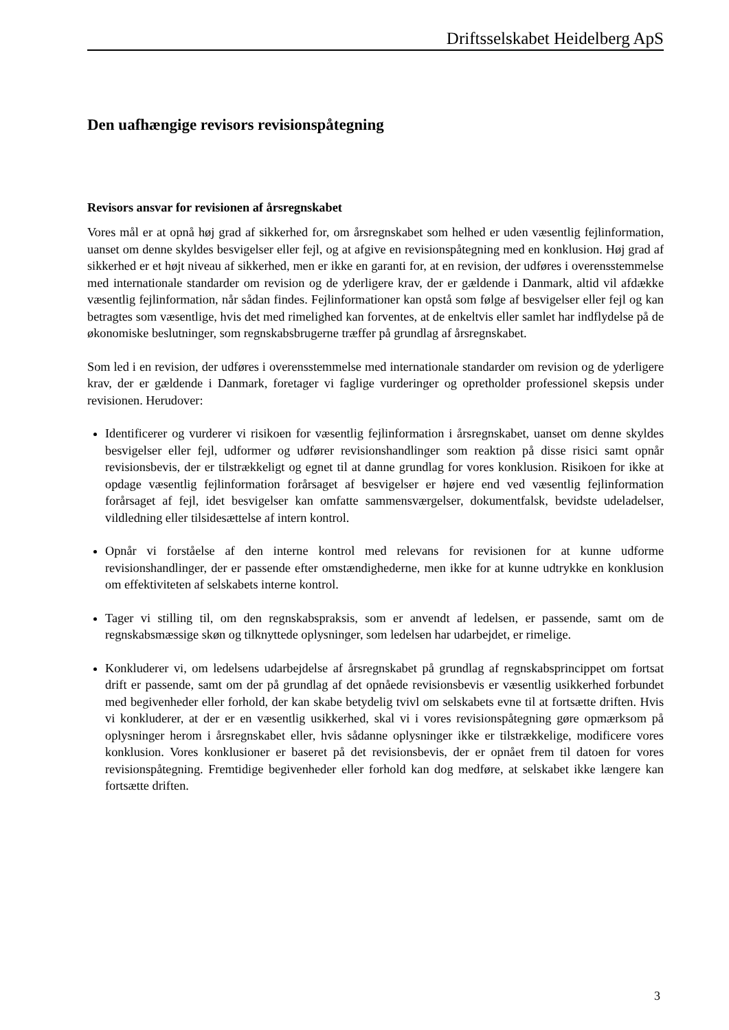Driftsselskabet Heidelberg ApS
Den uafhængige revisors revisionspåtegning
Revisors ansvar for revisionen af årsregnskabet
Vores mål er at opnå høj grad af sikkerhed for, om årsregnskabet som helhed er uden væsentlig fejlinformation, uanset om denne skyldes besvigelser eller fejl, og at afgive en revisionspåtegning med en konklusion. Høj grad af sikkerhed er et højt niveau af sikkerhed, men er ikke en garanti for, at en revision, der udføres i overensstemmelse med internationale standarder om revision og de yderligere krav, der er gældende i Danmark, altid vil afdække væsentlig fejlinformation, når sådan findes. Fejlinformationer kan opstå som følge af besvigelser eller fejl og kan betragtes som væsentlige, hvis det med rimelighed kan forventes, at de enkeltvis eller samlet har indflydelse på de økonomiske beslutninger, som regnskabsbrugerne træffer på grundlag af årsregnskabet.
Som led i en revision, der udføres i overensstemmelse med internationale standarder om revision og de yderligere krav, der er gældende i Danmark, foretager vi faglige vurderinger og opretholder professionel skepsis under revisionen. Herudover:
Identificerer og vurderer vi risikoen for væsentlig fejlinformation i årsregnskabet, uanset om denne skyldes besvigelser eller fejl, udformer og udfører revisionshandlinger som reaktion på disse risici samt opnår revisionsbevis, der er tilstrækkeligt og egnet til at danne grundlag for vores konklusion. Risikoen for ikke at opdage væsentlig fejlinformation forårsaget af besvigelser er højere end ved væsentlig fejlinformation forårsaget af fejl, idet besvigelser kan omfatte sammensværgelser, dokumentfalsk, bevidste udeladelser, vildledning eller tilsidesættelse af intern kontrol.
Opnår vi forståelse af den interne kontrol med relevans for revisionen for at kunne udforme revisionshandlinger, der er passende efter omstændighederne, men ikke for at kunne udtrykke en konklusion om effektiviteten af selskabets interne kontrol.
Tager vi stilling til, om den regnskabspraksis, som er anvendt af ledelsen, er passende, samt om de regnskabsmæssige skøn og tilknyttede oplysninger, som ledelsen har udarbejdet, er rimelige.
Konkluderer vi, om ledelsens udarbejdelse af årsregnskabet på grundlag af regnskabsprincippet om fortsat drift er passende, samt om der på grundlag af det opnåede revisionsbevis er væsentlig usikkerhed forbundet med begivenheder eller forhold, der kan skabe betydelig tvivl om selskabets evne til at fortsætte driften. Hvis vi konkluderer, at der er en væsentlig usikkerhed, skal vi i vores revisionspåtegning gøre opmærksom på oplysninger herom i årsregnskabet eller, hvis sådanne oplysninger ikke er tilstrækkelige, modificere vores konklusion. Vores konklusioner er baseret på det revisionsbevis, der er opnået frem til datoen for vores revisionspåtegning. Fremtidige begivenheder eller forhold kan dog medføre, at selskabet ikke længere kan fortsætte driften.
3